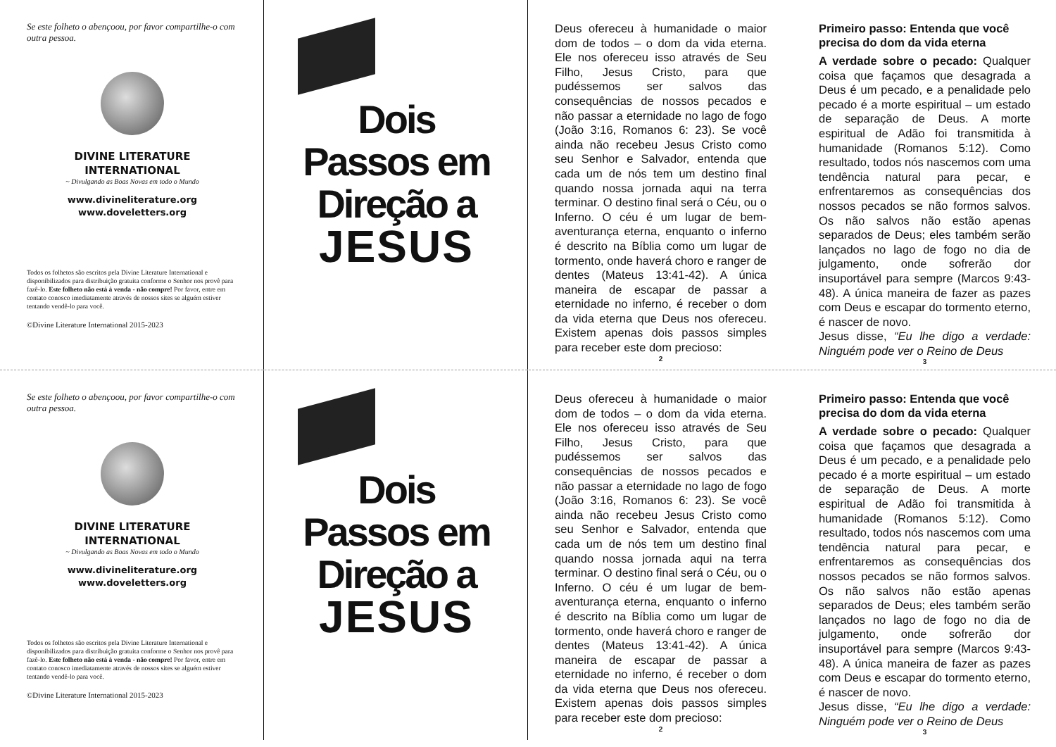Se este folheto o abençoou, por favor compartilhe-o com outra pessoa.
DIVINE LITERATURE
INTERNATIONAL
~ Divulgando as Boas Novas em todo o Mundo
www.divineliterature.org
www.doveletters.org
Todos os folhetos são escritos pela Divine Literature International e disponibilizados para distribuição gratuita conforme o Senhor nos provê para fazê-lo. Este folheto não está à venda - não compre! Por favor, entre em contato conosco imediatamente através de nossos sites se alguém estiver tentando vendê-lo para você.
©Divine Literature International 2015-2023
Dois
Passos em
Direção a
JESUS
Deus ofereceu à humanidade o maior dom de todos – o dom da vida eterna. Ele nos ofereceu isso através de Seu Filho, Jesus Cristo, para que pudéssemos ser salvos das consequências de nossos pecados e não passar a eternidade no lago de fogo (João 3:16, Romanos 6: 23). Se você ainda não recebeu Jesus Cristo como seu Senhor e Salvador, entenda que cada um de nós tem um destino final quando nossa jornada aqui na terra terminar. O destino final será o Céu, ou o Inferno. O céu é um lugar de bem-aventurança eterna, enquanto o inferno é descrito na Bíblia como um lugar de tormento, onde haverá choro e ranger de dentes (Mateus 13:41-42). A única maneira de escapar de passar a eternidade no inferno, é receber o dom da vida eterna que Deus nos ofereceu. Existem apenas dois passos simples para receber este dom precioso:
2
Primeiro passo: Entenda que você precisa do dom da vida eterna
A verdade sobre o pecado: Qualquer coisa que façamos que desagrada a Deus é um pecado, e a penalidade pelo pecado é a morte espiritual – um estado de separação de Deus. A morte espiritual de Adão foi transmitida à humanidade (Romanos 5:12). Como resultado, todos nós nascemos com uma tendência natural para pecar, e enfrentaremos as consequências dos nossos pecados se não formos salvos. Os não salvos não estão apenas separados de Deus; eles também serão lançados no lago de fogo no dia de julgamento, onde sofrerão dor insuportável para sempre (Marcos 9:43-48). A única maneira de fazer as pazes com Deus e escapar do tormento eterno, é nascer de novo.
Jesus disse, “Eu lhe digo a verdade: Ninguém pode ver o Reino de Deus
3
Se este folheto o abençoou, por favor compartilhe-o com outra pessoa.
DIVINE LITERATURE
INTERNATIONAL
~ Divulgando as Boas Novas em todo o Mundo
www.divineliterature.org
www.doveletters.org
Todos os folhetos são escritos pela Divine Literature International e disponibilizados para distribuição gratuita conforme o Senhor nos provê para fazê-lo. Este folheto não está à venda - não compre! Por favor, entre em contato conosco imediatamente através de nossos sites se alguém estiver tentando vendê-lo para você.
©Divine Literature International 2015-2023
Dois
Passos em
Direção a
JESUS
Deus ofereceu à humanidade o maior dom de todos – o dom da vida eterna. Ele nos ofereceu isso através de Seu Filho, Jesus Cristo, para que pudéssemos ser salvos das consequências de nossos pecados e não passar a eternidade no lago de fogo (João 3:16, Romanos 6: 23). Se você ainda não recebeu Jesus Cristo como seu Senhor e Salvador, entenda que cada um de nós tem um destino final quando nossa jornada aqui na terra terminar. O destino final será o Céu, ou o Inferno. O céu é um lugar de bem-aventurança eterna, enquanto o inferno é descrito na Bíblia como um lugar de tormento, onde haverá choro e ranger de dentes (Mateus 13:41-42). A única maneira de escapar de passar a eternidade no inferno, é receber o dom da vida eterna que Deus nos ofereceu. Existem apenas dois passos simples para receber este dom precioso:
2
Primeiro passo: Entenda que você precisa do dom da vida eterna
A verdade sobre o pecado: Qualquer coisa que façamos que desagrada a Deus é um pecado, e a penalidade pelo pecado é a morte espiritual – um estado de separação de Deus. A morte espiritual de Adão foi transmitida à humanidade (Romanos 5:12). Como resultado, todos nós nascemos com uma tendência natural para pecar, e enfrentaremos as consequências dos nossos pecados se não formos salvos. Os não salvos não estão apenas separados de Deus; eles também serão lançados no lago de fogo no dia de julgamento, onde sofrerão dor insuportável para sempre (Marcos 9:43-48). A única maneira de fazer as pazes com Deus e escapar do tormento eterno, é nascer de novo.
Jesus disse, “Eu lhe digo a verdade: Ninguém pode ver o Reino de Deus
3